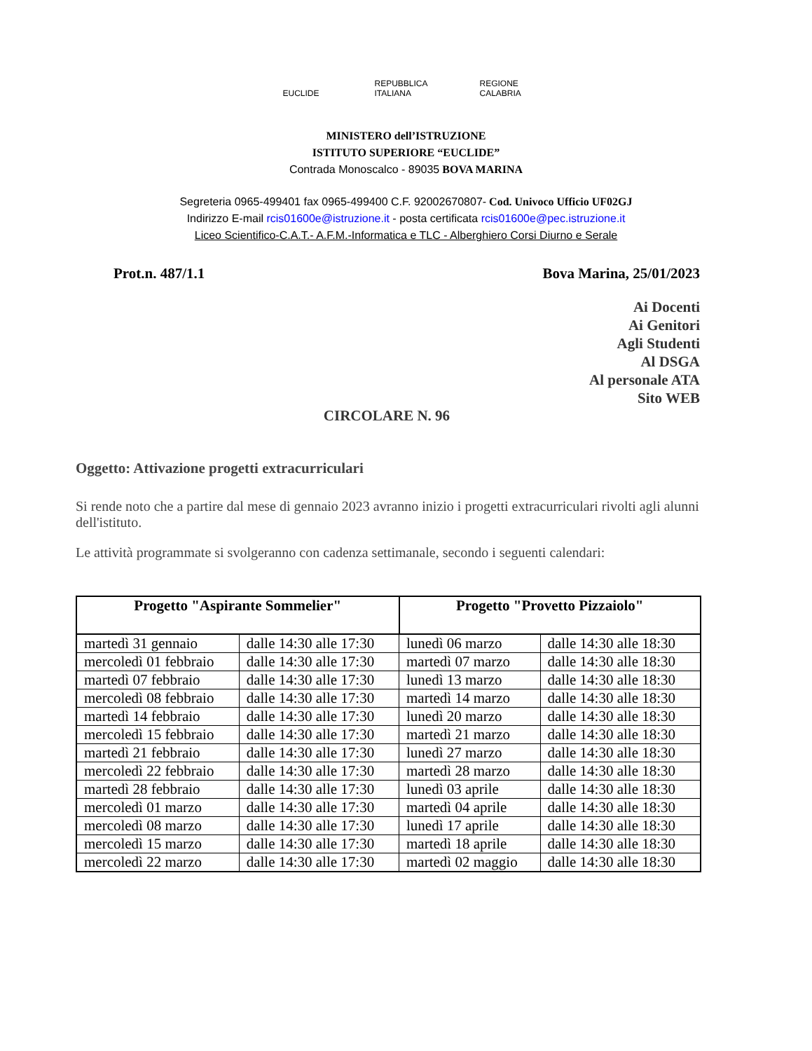EUCLIDE REPUBBLICA ITALIANA
REGIONE CALABRIA
MINISTERO dell’ISTRUZIONE
ISTITUTO SUPERIORE “EUCLIDE”
Contrada Monoscalco - 89035 BOVA MARINA
Segreteria 0965-499401 fax 0965-499400 C.F. 92002670807- Cod. Univoco Ufficio UF02GJ
Indirizzo E-mail rcis01600e@istruzione.it - posta certificata rcis01600e@pec.istruzione.it
Liceo Scientifico-C.A.T.- A.F.M.-Informatica e TLC - Alberghiero Corsi Diurno e Serale
Prot.n. 487/1.1 Bova Marina, 25/01/2023
Ai Docenti
Ai Genitori
Agli Studenti
Al DSGA
Al personale ATA
Sito WEB
CIRCOLARE N. 96
Oggetto: Attivazione progetti extracurriculari
Si rende noto che a partire dal mese di gennaio 2023 avranno inizio i progetti extracurriculari rivolti agli alunni dell'istituto.
Le attività programmate si svolgeranno con cadenza settimanale, secondo i seguenti calendari:
| Progetto "Aspirante Sommelier" | | Progetto "Provetto Pizzaiolo" | |
| --- | --- | --- | --- |
| martedì 31 gennaio | dalle 14:30 alle 17:30 | lunedì 06 marzo | dalle 14:30 alle 18:30 |
| mercoledì 01 febbraio | dalle 14:30 alle 17:30 | martedì 07 marzo | dalle 14:30 alle 18:30 |
| martedì 07 febbraio | dalle 14:30 alle 17:30 | lunedì 13 marzo | dalle 14:30 alle 18:30 |
| mercoledì 08 febbraio | dalle 14:30 alle 17:30 | martedì 14 marzo | dalle 14:30 alle 18:30 |
| martedì 14 febbraio | dalle 14:30 alle 17:30 | lunedì 20 marzo | dalle 14:30 alle 18:30 |
| mercoledì 15 febbraio | dalle 14:30 alle 17:30 | martedì 21 marzo | dalle 14:30 alle 18:30 |
| martedì 21 febbraio | dalle 14:30 alle 17:30 | lunedì 27 marzo | dalle 14:30 alle 18:30 |
| mercoledì 22 febbraio | dalle 14:30 alle 17:30 | martedì 28 marzo | dalle 14:30 alle 18:30 |
| martedì 28 febbraio | dalle 14:30 alle 17:30 | lunedì 03 aprile | dalle 14:30 alle 18:30 |
| mercoledì 01 marzo | dalle 14:30 alle 17:30 | martedì 04 aprile | dalle 14:30 alle 18:30 |
| mercoledì 08 marzo | dalle 14:30 alle 17:30 | lunedì 17 aprile | dalle 14:30 alle 18:30 |
| mercoledì 15 marzo | dalle 14:30 alle 17:30 | martedì 18 aprile | dalle 14:30 alle 18:30 |
| mercoledì 22 marzo | dalle 14:30 alle 17:30 | martedì 02 maggio | dalle 14:30 alle 18:30 |